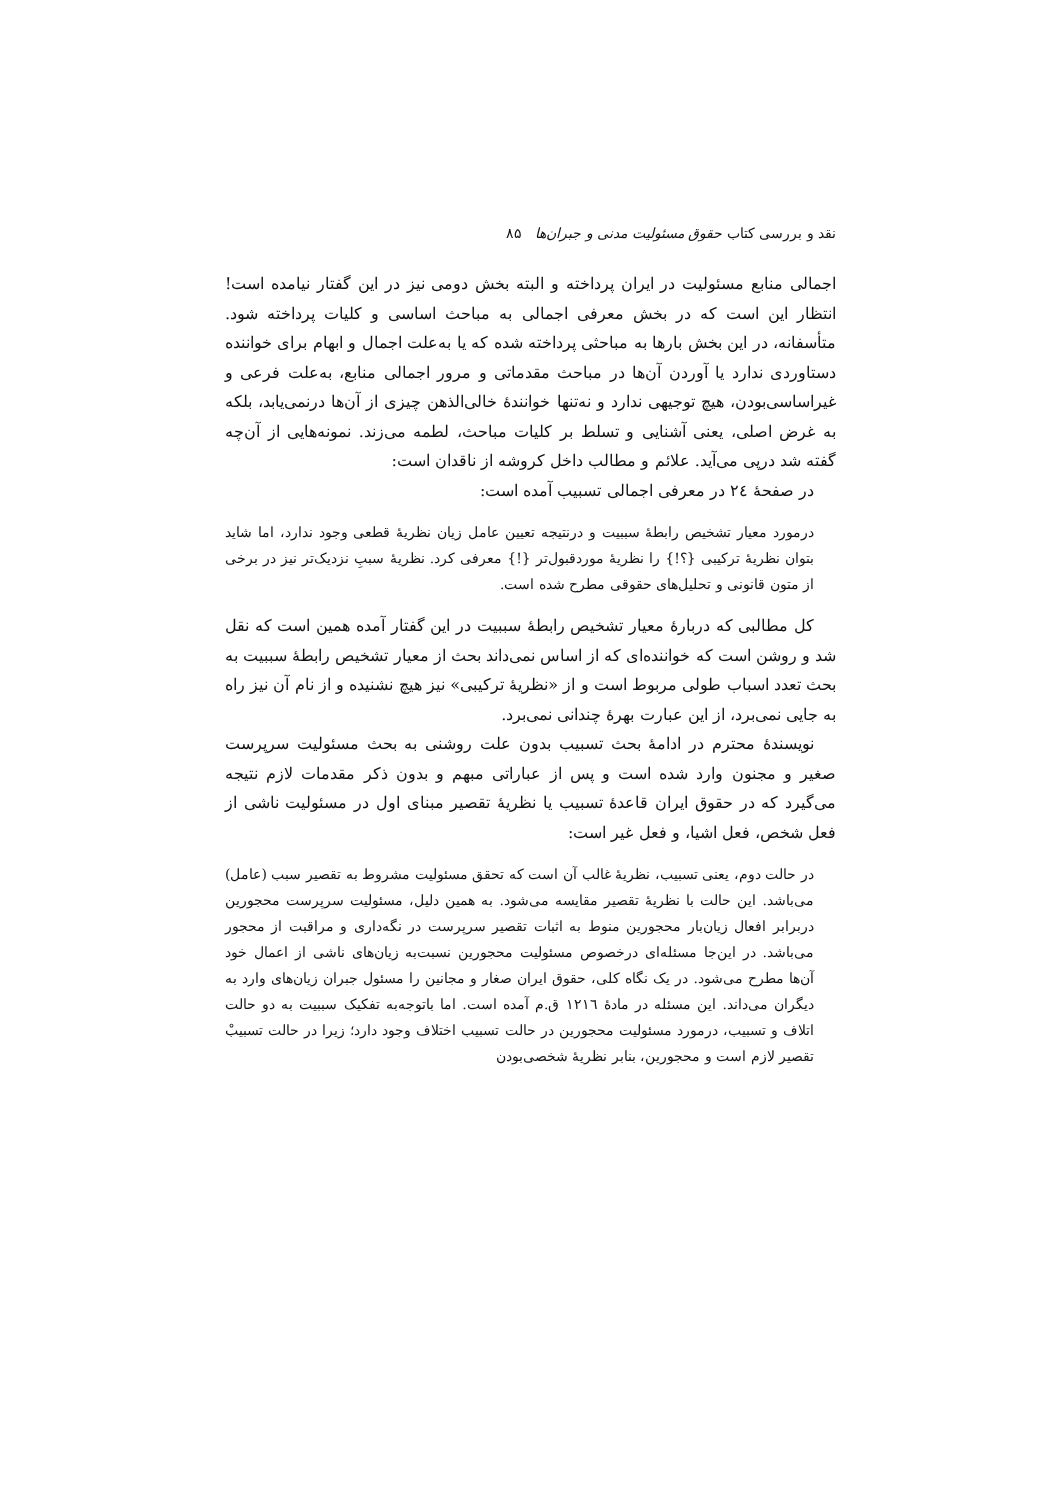نقد و بررسی کتاب حقوق مسئولیت مدنی و جبران‌ها ۸۵
اجمالی منابع مسئولیت در ایران پرداخته و البته بخش دومی نیز در این گفتار نیامده است! انتظار این است که در بخش معرفی اجمالی به مباحث اساسی و کلیات پرداخته شود. متأسفانه، در این بخش بارها به مباحثی پرداخته شده که یا به‌علت اجمال و ابهام برای خواننده دستاوردی ندارد یا آوردن آن‌ها در مباحث مقدماتی و مرور اجمالی منابع، به‌علت فرعی و غیراساسی‌بودن، هیچ توجیهی ندارد و نه‌تنها خوانندهٔ خالی‌الذهن چیزی از آن‌ها درنمی‌یابد، بلکه به غرض اصلی، یعنی آشنایی و تسلط بر کلیات مباحث، لطمه می‌زند. نمونه‌هایی از آن‌چه گفته شد درپی می‌آید. علائم و مطالب داخل کروشه از ناقدان است:
در صفحهٔ ٢٤ در معرفی اجمالی تسبیب آمده است:
درمورد معیار تشخیص رابطهٔ سببیت و درنتیجه تعیین عامل زیان نظریهٔ قطعی وجود ندارد، اما شاید بتوان نظریهٔ ترکیبی {؟!} را نظریهٔ موردقبول‌تر {!} معرفی کرد. نظریهٔ سببِ نزدیک‌تر نیز در برخی از متون قانونی و تحلیل‌های حقوقی مطرح شده است.
کل مطالبی که دربارهٔ معیار تشخیص رابطهٔ سببیت در این گفتار آمده همین است که نقل شد و روشن است که خواننده‌ای که از اساس نمی‌داند بحث از معیار تشخیص رابطهٔ سببیت به بحث تعدد اسباب طولی مربوط است و از «نظریهٔ ترکیبی» نیز هیچ نشنیده و از نام آن نیز راه به جایی نمی‌برد، از این عبارت بهرهٔ چندانی نمی‌برد.
نویسندهٔ محترم در ادامهٔ بحث تسبیب بدون علت روشنی به بحث مسئولیت سرپرست صغیر و مجنون وارد شده است و پس از عباراتی مبهم و بدون ذکر مقدمات لازم نتیجه می‌گیرد که در حقوق ایران قاعدهٔ تسبیب یا نظریهٔ تقصیر مبنای اول در مسئولیت ناشی از فعل شخص، فعل اشیا، و فعل غیر است:
در حالت دوم، یعنی تسبیب، نظریهٔ غالب آن است که تحقق مسئولیت مشروط به تقصیر سبب (عامل) می‌باشد. این حالت با نظریهٔ تقصیر مقایسه می‌شود. به همین دلیل، مسئولیت سرپرست محجورین دربرابر افعال زیان‌بار محجورین منوط به اثبات تقصیر سرپرست در نگه‌داری و مراقبت از محجور می‌باشد. در این‌جا مسئله‌ای درخصوص مسئولیت محجورین نسبت‌به زیان‌های ناشی از اعمال خود آن‌ها مطرح می‌شود. در یک نگاه کلی، حقوق ایران صغار و مجانین را مسئول جبران زیان‌های وارد به دیگران می‌داند. این مسئله در مادهٔ ١٢١٦ ق.م آمده است. اما باتوجه‌به تفکیک سببیت به دو حالت اتلاف و تسبیب، درمورد مسئولیت محجورین در حالت تسبیب اختلاف وجود دارد؛ زیرا در حالت تسبیبْ تقصیر لازم است و محجورین، بنابر نظریهٔ شخصی‌بودن